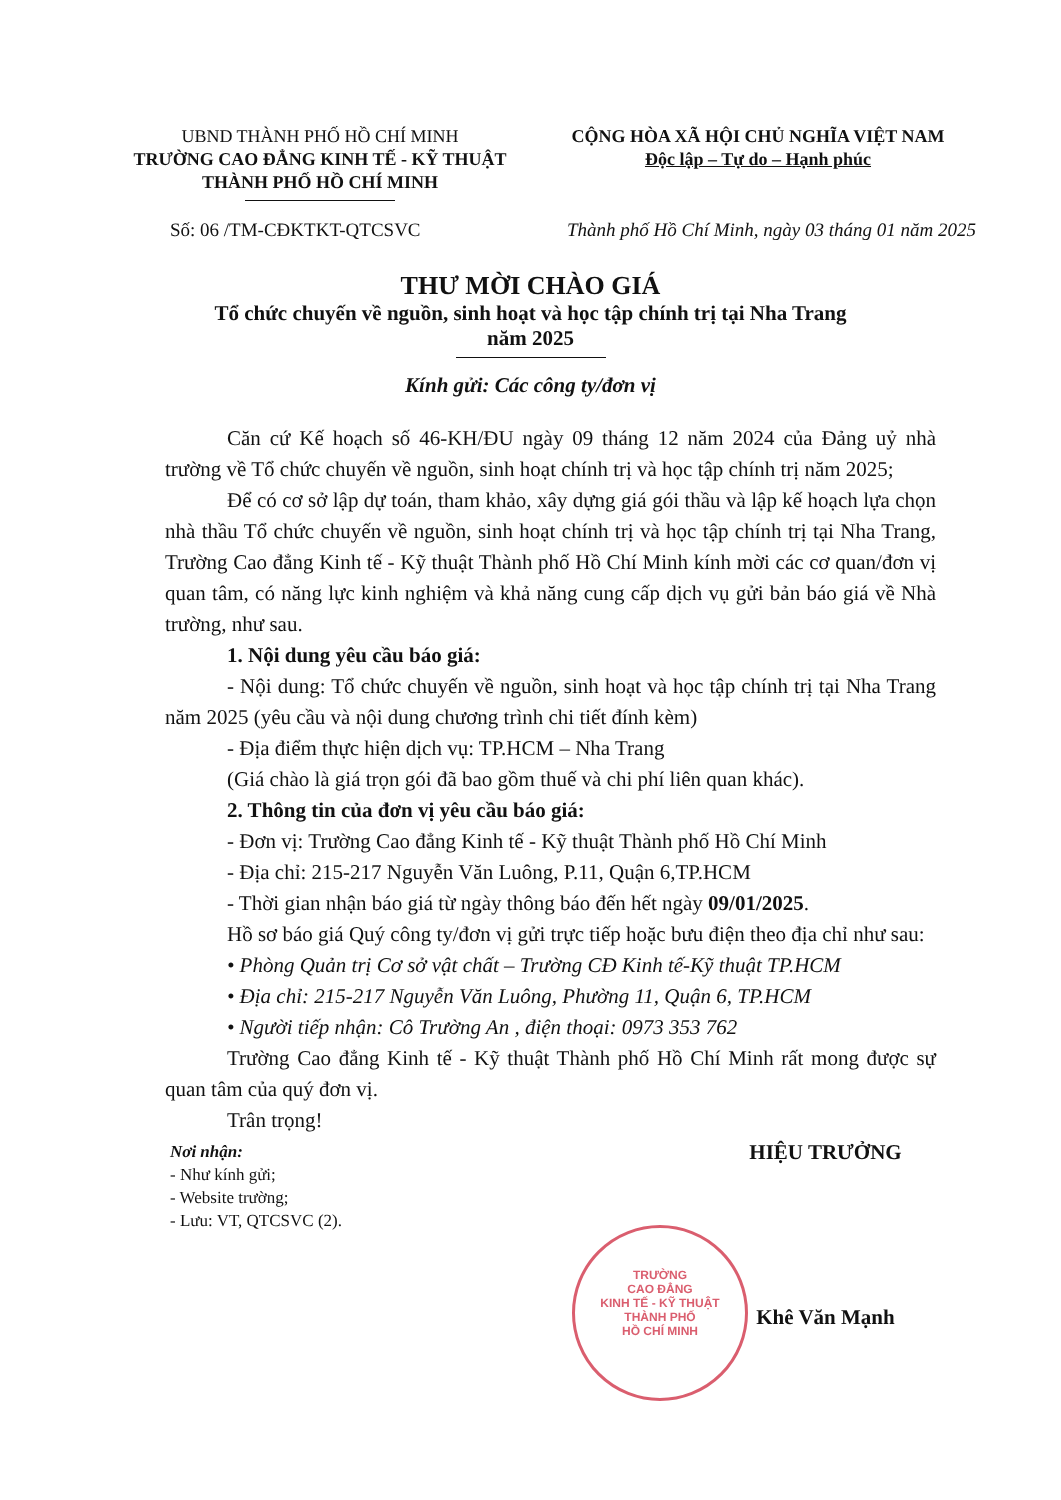UBND THÀNH PHỐ HỒ CHÍ MINH
TRƯỜNG CAO ĐẲNG KINH TẾ - KỸ THUẬT
THÀNH PHỐ HỒ CHÍ MINH
CỘNG HÒA XÃ HỘI CHỦ NGHĨA VIỆT NAM
Độc lập – Tự do – Hạnh phúc
Số: 06 /TM-CĐKTKT-QTCSVC Thành phố Hồ Chí Minh, ngày 03 tháng 01 năm 2025
THƯ MỜI CHÀO GIÁ
Tổ chức chuyến về nguồn, sinh hoạt và học tập chính trị tại Nha Trang
năm 2025
Kính gửi: Các công ty/đơn vị
Căn cứ Kế hoạch số 46-KH/ĐU ngày 09 tháng 12 năm 2024 của Đảng uỷ nhà trường về Tổ chức chuyến về nguồn, sinh hoạt chính trị và học tập chính trị năm 2025;
Để có cơ sở lập dự toán, tham khảo, xây dựng giá gói thầu và lập kế hoạch lựa chọn nhà thầu Tổ chức chuyến về nguồn, sinh hoạt chính trị và học tập chính trị tại Nha Trang, Trường Cao đẳng Kinh tế - Kỹ thuật Thành phố Hồ Chí Minh kính mời các cơ quan/đơn vị quan tâm, có năng lực kinh nghiệm và khả năng cung cấp dịch vụ gửi bản báo giá về Nhà trường, như sau.
1. Nội dung yêu cầu báo giá:
- Nội dung: Tổ chức chuyến về nguồn, sinh hoạt và học tập chính trị tại Nha Trang năm 2025 (yêu cầu và nội dung chương trình chi tiết đính kèm)
- Địa điểm thực hiện dịch vụ: TP.HCM – Nha Trang
(Giá chào là giá trọn gói đã bao gồm thuế và chi phí liên quan khác).
2. Thông tin của đơn vị yêu cầu báo giá:
- Đơn vị: Trường Cao đẳng Kinh tế - Kỹ thuật Thành phố Hồ Chí Minh
- Địa chỉ: 215-217 Nguyễn Văn Luông, P.11, Quận 6,TP.HCM
- Thời gian nhận báo giá từ ngày thông báo đến hết ngày 09/01/2025.
Hồ sơ báo giá Quý công ty/đơn vị gửi trực tiếp hoặc bưu điện theo địa chỉ như sau:
• Phòng Quản trị Cơ sở vật chất – Trường CĐ Kinh tế-Kỹ thuật TP.HCM
• Địa chỉ: 215-217 Nguyễn Văn Luông, Phường 11, Quận 6, TP.HCM
• Người tiếp nhận: Cô Trường An , điện thoại: 0973 353 762
Trường Cao đẳng Kinh tế - Kỹ thuật Thành phố Hồ Chí Minh rất mong được sự quan tâm của quý đơn vị.
Trân trọng!
Nơi nhận:
- Như kính gửi;
- Website trường;
- Lưu: VT, QTCSVC (2).
HIỆU TRƯỞNG
Khê Văn Mạnh
TRƯỜNG
CAO ĐẲNG
KINH TẾ - KỸ THUẬT
THÀNH PHỐ
HỒ CHÍ MINH